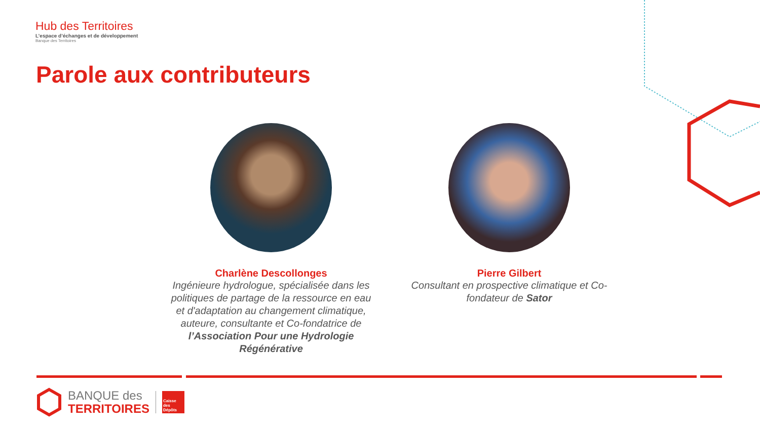Hub des Territoires
L’espace d’échanges et de développement
Banque des Territoires
Parole aux contributeurs
Charlène Descollonges
Ingénieure hydrologue, spécialisée dans les politiques de partage de la ressource en eau et d'adaptation au changement climatique, auteure, consultante et Co-fondatrice de l’Association Pour une Hydrologie Régénérative
Pierre Gilbert
Consultant en prospective climatique et Co-fondateur de Sator
BANQUE des
TERRITOIRES
Caisse des Dépôts